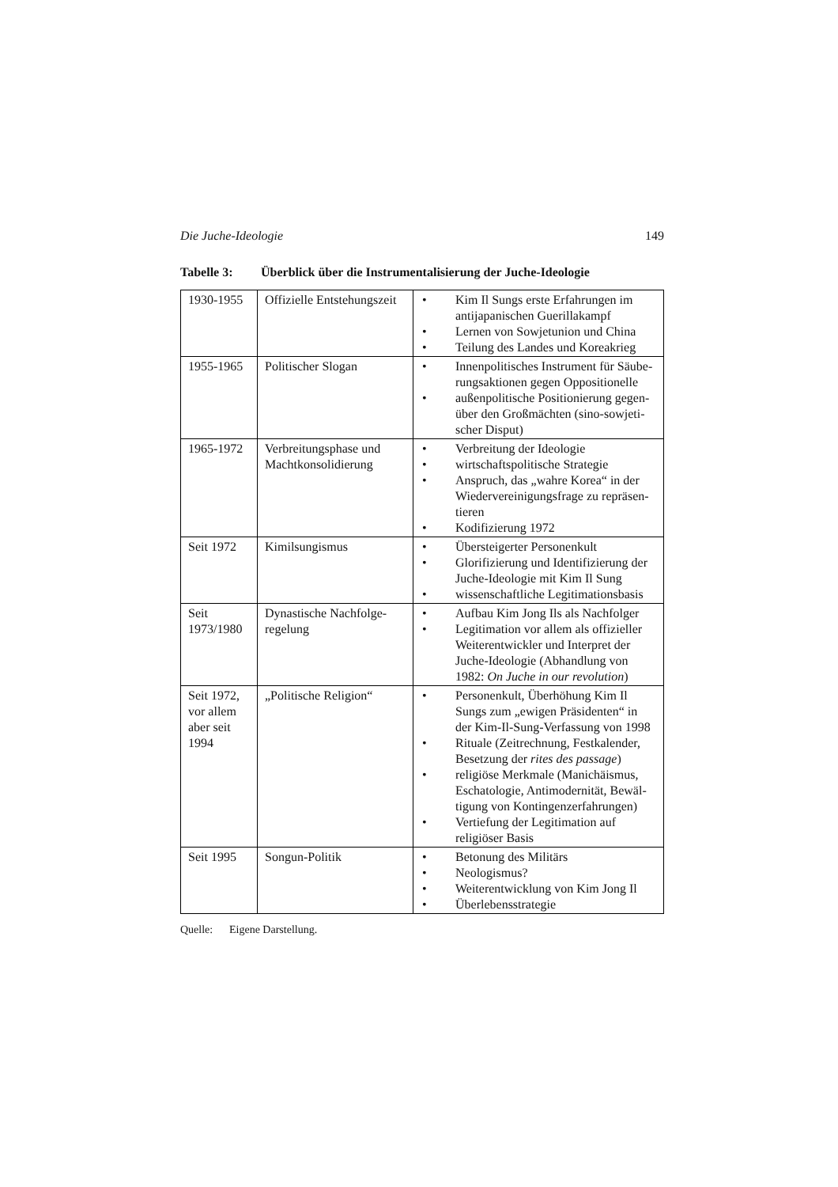Die Juche-Ideologie 149
Tabelle 3: Überblick über die Instrumentalisierung der Juche-Ideologie
| 1930-1955 | Offizielle Entstehungszeit | • Kim Il Sungs erste Erfahrungen im antijapanischen Guerillakampf • Lernen von Sowjetunion und China • Teilung des Landes und Koreakrieg |
| 1955-1965 | Politischer Slogan | • Innenpolitisches Instrument für Säube-rungsaktionen gegen Oppositionelle • außenpolitische Positionierung gegen-über den Großmächten (sino-sowjeti-scher Disput) |
| 1965-1972 | Verbreitungsphase und Machtkonsolidierung | • Verbreitung der Ideologie • wirtschaftspolitische Strategie • Anspruch, das „wahre Korea“ in der Wiedervereinigungsfrage zu repräsen-tieren • Kodifizierung 1972 |
| Seit 1972 | Kimilsungismus | • Übersteigerter Personenkult • Glorifizierung und Identifizierung der Juche-Ideologie mit Kim Il Sung • wissenschaftliche Legitimationsbasis |
| Seit 1973/1980 | Dynastische Nachfolge-regelung | • Aufbau Kim Jong Ils als Nachfolger • Legitimation vor allem als offizieller Weiterentwickler und Interpret der Juche-Ideologie (Abhandlung von 1982: On Juche in our revolution ) |
| Seit 1972, vor allem aber seit 1994 | „Politische Religion“ | • Personenkult, Überhöhung Kim Il Sungs zum „ewigen Präsidenten“ in der Kim-Il-Sung-Verfassung von 1998 • Rituale (Zeitrechnung, Festkalender, Besetzung der rites des passage ) • religiöse Merkmale (Manichäismus, Eschatologie, Antimodernität, Bewäl-tigung von Kontingenzerfahrungen) • Vertiefung der Legitimation auf religiöser Basis |
| Seit 1995 | Songun-Politik | • Betonung des Militärs • Neologismus? • Weiterentwicklung von Kim Jong Il • Überlebensstrategie |
Quelle: Eigene Darstellung.